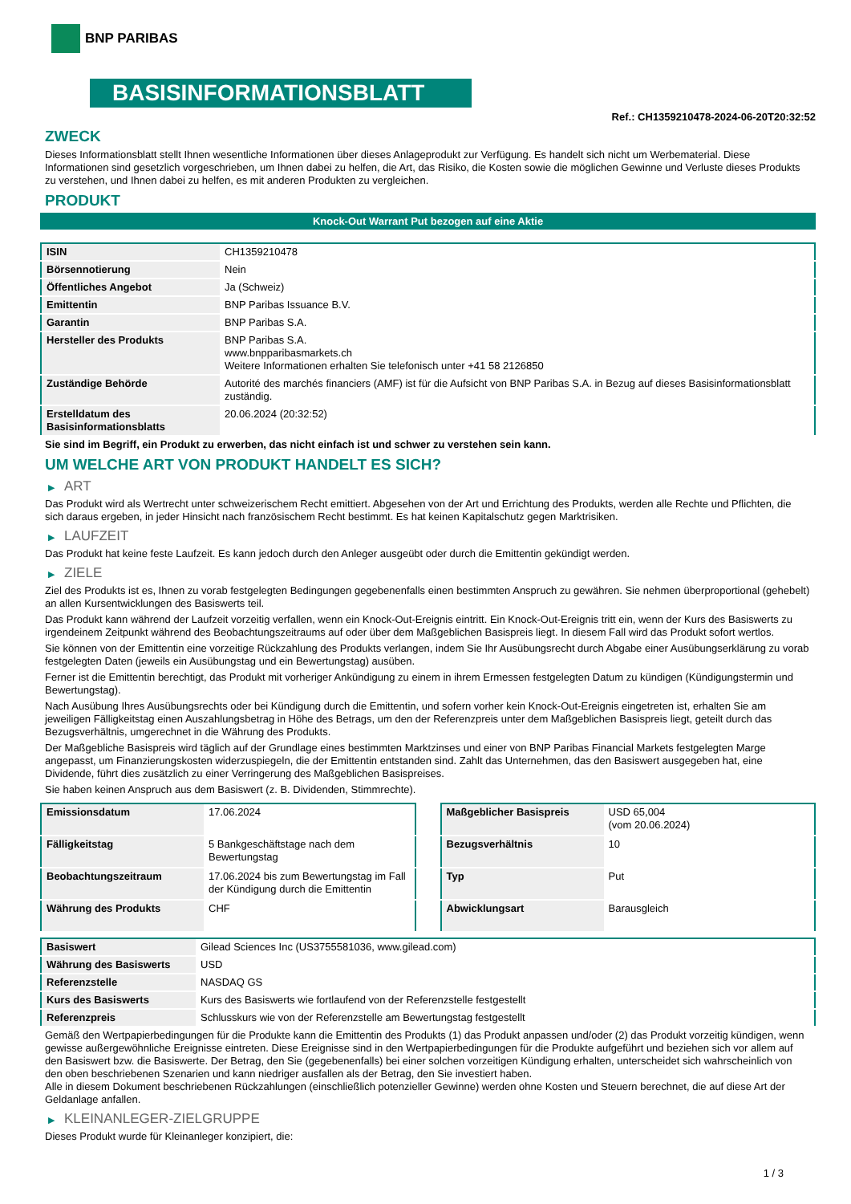BNP PARIBAS
BASISINFORMATIONSBLATT
Ref.: CH1359210478-2024-06-20T20:32:52
ZWECK
Dieses Informationsblatt stellt Ihnen wesentliche Informationen über dieses Anlageprodukt zur Verfügung. Es handelt sich nicht um Werbematerial. Diese Informationen sind gesetzlich vorgeschrieben, um Ihnen dabei zu helfen, die Art, das Risiko, die Kosten sowie die möglichen Gewinne und Verluste dieses Produkts zu verstehen, und Ihnen dabei zu helfen, es mit anderen Produkten zu vergleichen.
PRODUKT
Knock-Out Warrant Put bezogen auf eine Aktie
| ISIN | CH1359210478 |
| Börsennotierung | Nein |
| Öffentliches Angebot | Ja (Schweiz) |
| Emittentin | BNP Paribas Issuance B.V. |
| Garantin | BNP Paribas S.A. |
| Hersteller des Produkts | BNP Paribas S.A. www.bnpparibasmarkets.ch Weitere Informationen erhalten Sie telefonisch unter +41 58 2126850 |
| Zuständige Behörde | Autorité des marchés financiers (AMF) ist für die Aufsicht von BNP Paribas S.A. in Bezug auf dieses Basisinformationsblatt zuständig. |
| Erstelldatum des Basisinformationsblatts | 20.06.2024 (20:32:52) |
Sie sind im Begriff, ein Produkt zu erwerben, das nicht einfach ist und schwer zu verstehen sein kann.
UM WELCHE ART VON PRODUKT HANDELT ES SICH?
▶ ART
Das Produkt wird als Wertrecht unter schweizerischem Recht emittiert. Abgesehen von der Art und Errichtung des Produkts, werden alle Rechte und Pflichten, die sich daraus ergeben, in jeder Hinsicht nach französischem Recht bestimmt. Es hat keinen Kapitalschutz gegen Marktrisiken.
▶ LAUFZEIT
Das Produkt hat keine feste Laufzeit. Es kann jedoch durch den Anleger ausgeübt oder durch die Emittentin gekündigt werden.
▶ ZIELE
Ziel des Produkts ist es, Ihnen zu vorab festgelegten Bedingungen gegebenenfalls einen bestimmten Anspruch zu gewähren. Sie nehmen überproportional (gehebelt) an allen Kursentwicklungen des Basiswerts teil.
Das Produkt kann während der Laufzeit vorzeitig verfallen, wenn ein Knock-Out-Ereignis eintritt. Ein Knock-Out-Ereignis tritt ein, wenn der Kurs des Basiswerts zu irgendeinem Zeitpunkt während des Beobachtungszeitraums auf oder über dem Maßgeblichen Basispreis liegt. In diesem Fall wird das Produkt sofort wertlos.
Sie können von der Emittentin eine vorzeitige Rückzahlung des Produkts verlangen, indem Sie Ihr Ausübungsrecht durch Abgabe einer Ausübungserklärung zu vorab festgelegten Daten (jeweils ein Ausübungstag und ein Bewertungstag) ausüben.
Ferner ist die Emittentin berechtigt, das Produkt mit vorheriger Ankündigung zu einem in ihrem Ermessen festgelegten Datum zu kündigen (Kündigungstermin und Bewertungstag).
Nach Ausübung Ihres Ausübungsrechts oder bei Kündigung durch die Emittentin, und sofern vorher kein Knock-Out-Ereignis eingetreten ist, erhalten Sie am jeweiligen Fälligkeitstag einen Auszahlungsbetrag in Höhe des Betrags, um den der Referenzpreis unter dem Maßgeblichen Basispreis liegt, geteilt durch das Bezugsverhältnis, umgerechnet in die Währung des Produkts.
Der Maßgebliche Basispreis wird täglich auf der Grundlage eines bestimmten Marktzinses und einer von BNP Paribas Financial Markets festgelegten Marge angepasst, um Finanzierungskosten widerzuspiegeln, die der Emittentin entstanden sind. Zahlt das Unternehmen, das den Basiswert ausgegeben hat, eine Dividende, führt dies zusätzlich zu einer Verringerung des Maßgeblichen Basispreises.
Sie haben keinen Anspruch aus dem Basiswert (z. B. Dividenden, Stimmrechte).
| Emissionsdatum | 17.06.2024 |
| Fälligkeitstag | 5 Bankgeschäftstage nach dem Bewertungstag |
| Beobachtungszeitraum | 17.06.2024 bis zum Bewertungstag im Fall der Kündigung durch die Emittentin |
| Währung des Produkts | CHF |
| Maßgeblicher Basispreis | USD 65,004 (vom 20.06.2024) |
| Bezugsverhältnis | 10 |
| Typ | Put |
| Abwicklungsart | Barausgleich |
| Basiswert | Gilead Sciences Inc (US3755581036, www.gilead.com) |
| Währung des Basiswerts | USD |
| Referenzstelle | NASDAQ GS |
| Kurs des Basiswerts | Kurs des Basiswerts wie fortlaufend von der Referenzstelle festgestellt |
| Referenzpreis | Schlusskurs wie von der Referenzstelle am Bewertungstag festgestellt |
Gemäß den Wertpapierbedingungen für die Produkte kann die Emittentin des Produkts (1) das Produkt anpassen und/oder (2) das Produkt vorzeitig kündigen, wenn gewisse außergewöhnliche Ereignisse eintreten. Diese Ereignisse sind in den Wertpapierbedingungen für die Produkte aufgeführt und beziehen sich vor allem auf den Basiswert bzw. die Basiswerte. Der Betrag, den Sie (gegebenenfalls) bei einer solchen vorzeitigen Kündigung erhalten, unterscheidet sich wahrscheinlich von den oben beschriebenen Szenarien und kann niedriger ausfallen als der Betrag, den Sie investiert haben.
Alle in diesem Dokument beschriebenen Rückzahlungen (einschließlich potenzieller Gewinne) werden ohne Kosten und Steuern berechnet, die auf diese Art der Geldanlage anfallen.
▶ KLEINANLEGER-ZIELGRUPPE
Dieses Produkt wurde für Kleinanleger konzipiert, die:
1 / 3